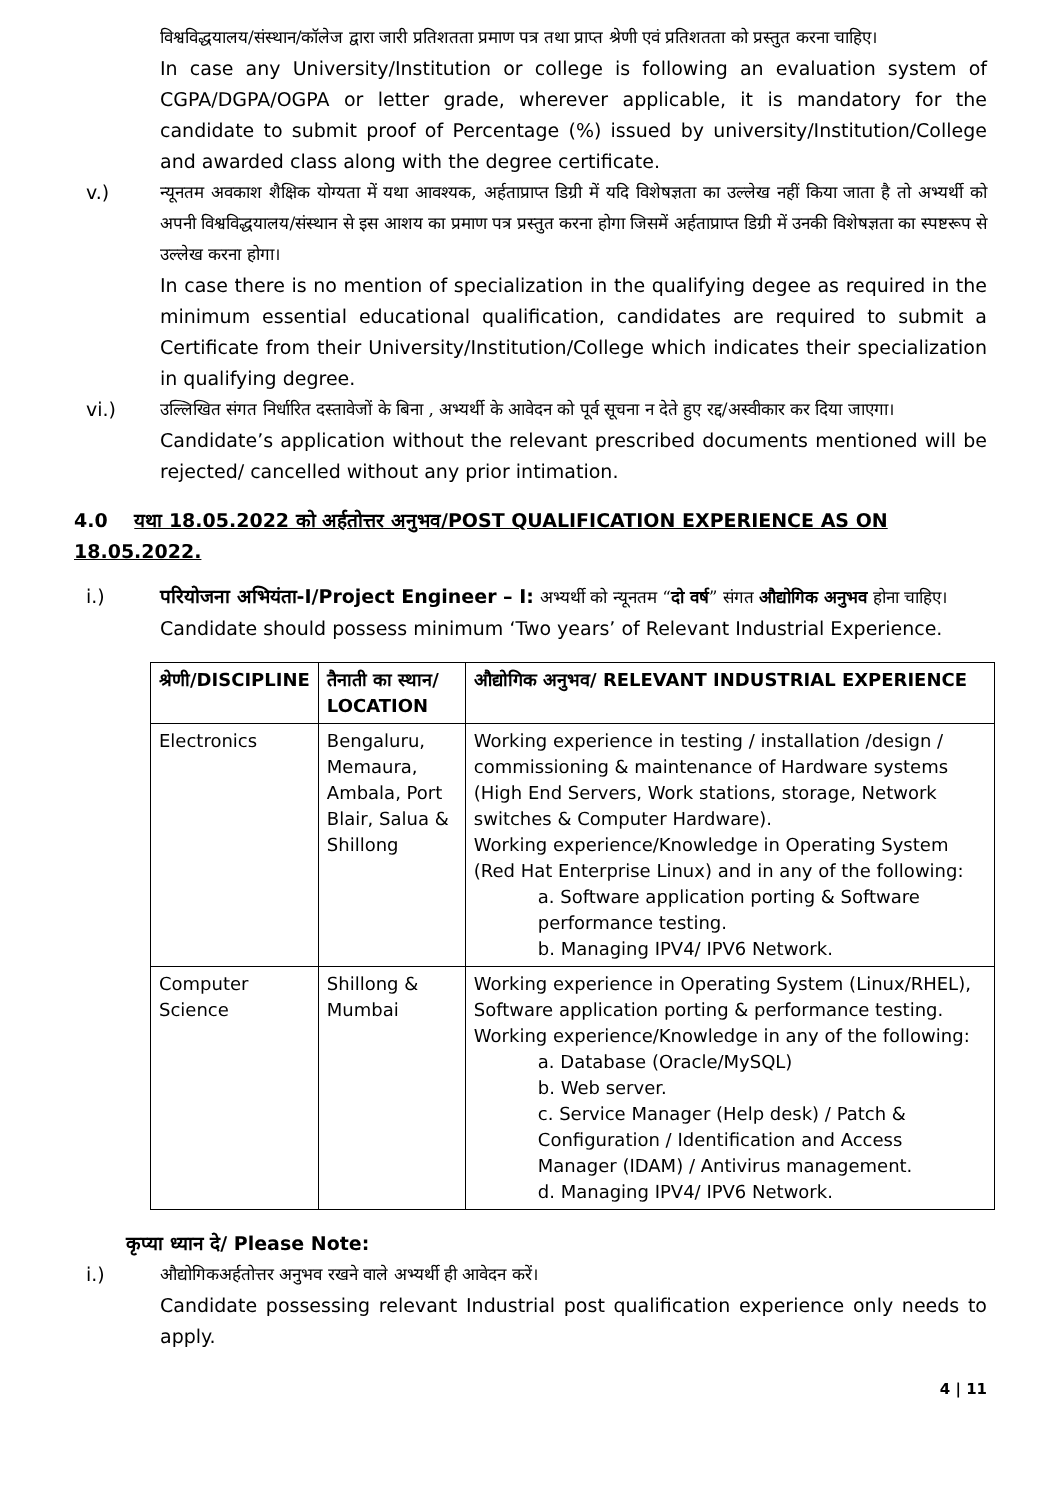विश्वविद्धयालय/संस्थान/कॉलेज द्वारा जारी प्रतिशतता प्रमाण पत्र तथा प्राप्त श्रेणी एवं प्रतिशतता को प्रस्तुत करना चाहिए।
In case any University/Institution or college is following an evaluation system of CGPA/DGPA/OGPA or letter grade, wherever applicable, it is mandatory for the candidate to submit proof of Percentage (%) issued by university/Institution/College and awarded class along with the degree certificate.
v.) न्यूनतम अवकाश शैक्षिक योग्यता में यथा आवश्यक, अर्हताप्राप्त डिग्री में यदि विशेषज्ञता का उल्लेख नहीं किया जाता है तो अभ्यर्थी को अपनी विश्वविद्धयालय/संस्थान से इस आशय का प्रमाण पत्र प्रस्तुत करना होगा जिसमें अर्हताप्राप्त डिग्री में उनकी विशेषज्ञता का स्पष्टरूप से उल्लेख करना होगा।
In case there is no mention of specialization in the qualifying degee as required in the minimum essential educational qualification, candidates are required to submit a Certificate from their University/Institution/College which indicates their specialization in qualifying degree.
vi.) उल्लिखित संगत निर्धारित दस्तावेजों के बिना , अभ्यर्थी के आवेदन को पूर्व सूचना न देते हुए रद्द/अस्वीकार कर दिया जाएगा।
Candidate’s application without the relevant prescribed documents mentioned will be rejected/ cancelled without any prior intimation.
4.0 यथा 18.05.2022 को अर्हतोत्तर अनुभव/POST QUALIFICATION EXPERIENCE AS ON 18.05.2022.
i.) परियोजना अभियंता-I/Project Engineer – I: अभ्यर्थी को न्यूनतम “दो वर्ष” संगत औद्योगिक अनुभव होना चाहिए।
Candidate should possess minimum ‘Two years’ of Relevant Industrial Experience.
| श्रेणी/DISCIPLINE | तैनाती का स्थान/ LOCATION | औद्योगिक अनुभव/ RELEVANT INDUSTRIAL EXPERIENCE |
| --- | --- | --- |
| Electronics | Bengaluru, Memaura, Ambala, Port Blair, Salua & Shillong | Working experience in testing / installation /design / commissioning & maintenance of Hardware systems (High End Servers, Work stations, storage, Network switches & Computer Hardware). Working experience/Knowledge in Operating System (Red Hat Enterprise Linux) and in any of the following: a. Software application porting & Software performance testing. b. Managing IPV4/ IPV6 Network. |
| Computer Science | Shillong & Mumbai | Working experience in Operating System (Linux/RHEL), Software application porting & performance testing. Working experience/Knowledge in any of the following: a. Database (Oracle/MySQL) b. Web server. c. Service Manager (Help desk) / Patch & Configuration / Identification and Access Manager (IDAM) / Antivirus management. d. Managing IPV4/ IPV6 Network. |
कृप्या ध्यान दे/ Please Note:
i.) औद्योगिकअर्हतोत्तर अनुभव रखने वाले अभ्यर्थी ही आवेदन करें।
Candidate possessing relevant Industrial post qualification experience only needs to apply.
4 | 11